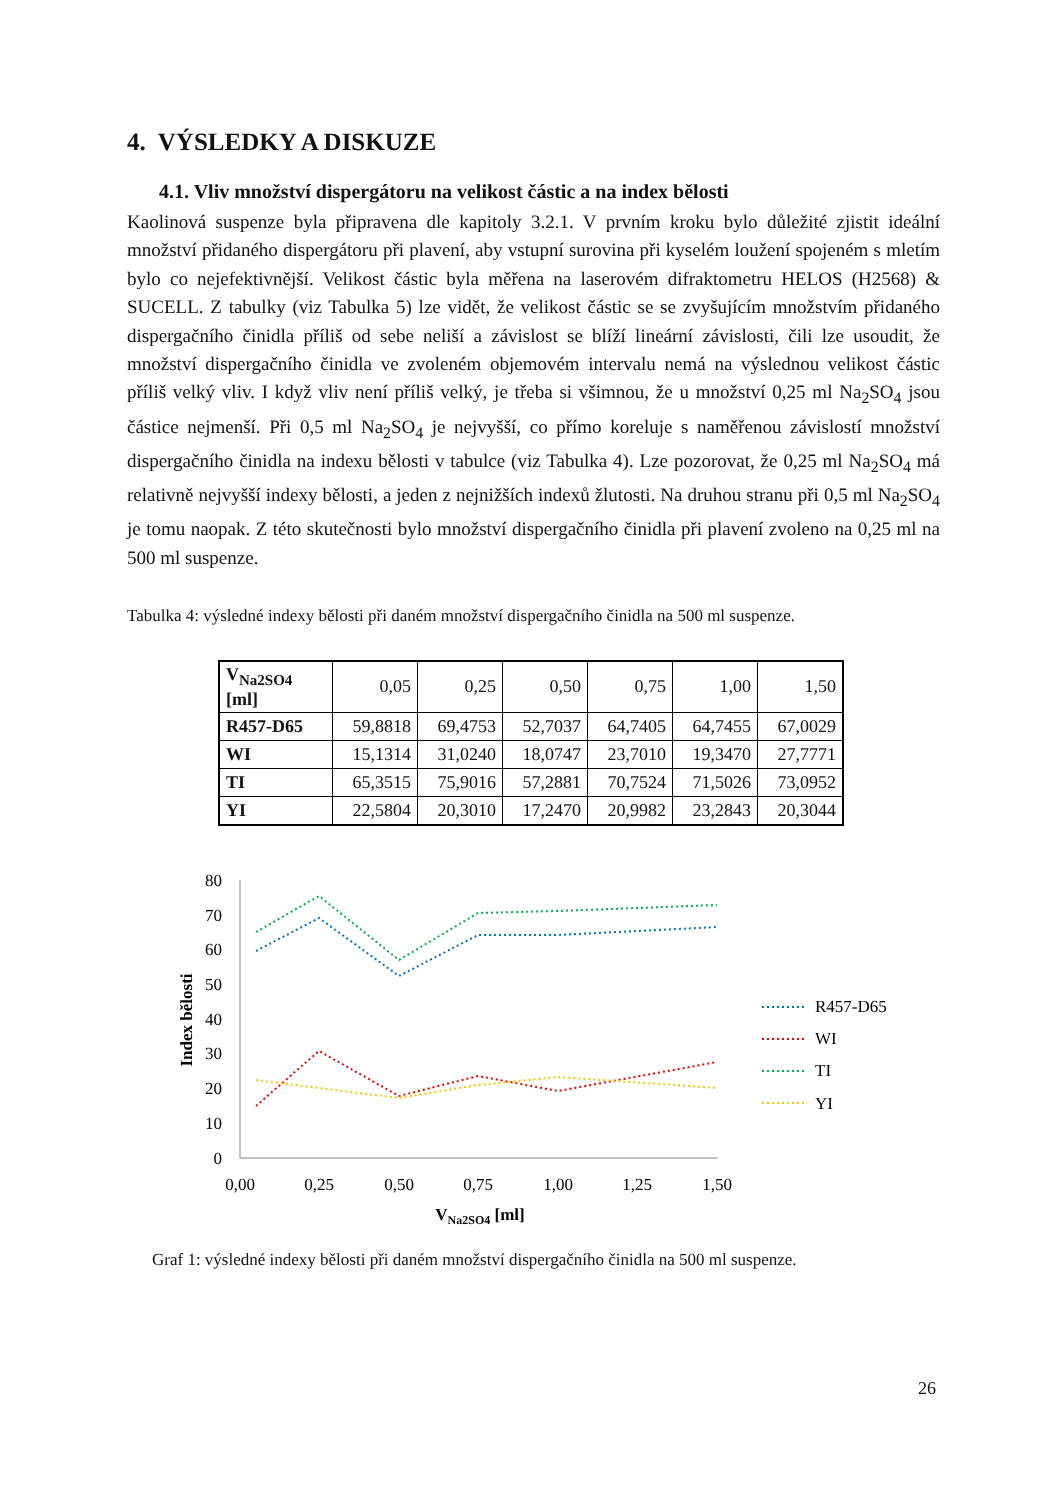4. VÝSLEDKY A DISKUZE
4.1. Vliv množství dispergátoru na velikost částic a na index bělosti
Kaolinová suspenze byla připravena dle kapitoly 3.2.1. V prvním kroku bylo důležité zjistit ideální množství přidaného dispergátoru při plavení, aby vstupní surovina při kyselém loužení spojeném s mletím bylo co nejefektivnější. Velikost částic byla měřena na laserovém difraktometru HELOS (H2568) & SUCELL. Z tabulky (viz Tabulka 5) lze vidět, že velikost částic se se zvyšujícím množstvím přidaného dispergačního činidla příliš od sebe neliší a závislost se blíží lineární závislosti, čili lze usoudit, že množství dispergačního činidla ve zvoleném objemovém intervalu nemá na výslednou velikost částic příliš velký vliv. I když vliv není příliš velký, je třeba si všimnou, že u množství 0,25 ml Na<sub>2</sub>SO<sub>4</sub> jsou částice nejmenší. Při 0,5 ml Na<sub>2</sub>SO<sub>4</sub> je nejvyšší, co přímo koreluje s naměřenou závislostí množství dispergačního činidla na indexu bělosti v tabulce (viz Tabulka 4). Lze pozorovat, že 0,25 ml Na<sub>2</sub>SO<sub>4</sub> má relativně nejvyšší indexy bělosti, a jeden z nejnižších indexů žlutosti. Na druhou stranu při 0,5 ml Na<sub>2</sub>SO<sub>4</sub> je tomu naopak. Z této skutečnosti bylo množství dispergačního činidla při plavení zvoleno na 0,25 ml na 500 ml suspenze.
Tabulka 4: výsledné indexy bělosti při daném množství dispergačního činidla na 500 ml suspenze.
| V<sub>Na2SO4</sub> [ml] | 0,05 | 0,25 | 0,50 | 0,75 | 1,00 | 1,50 |
| R457-D65 | 59,8818 | 69,4753 | 52,7037 | 64,7405 | 64,7455 | 67,0029 |
| WI | 15,1314 | 31,0240 | 18,0747 | 23,7010 | 19,3470 | 27,7771 |
| TI | 65,3515 | 75,9016 | 57,2881 | 70,7524 | 71,5026 | 73,0952 |
| YI | 22,5804 | 20,3010 | 17,2470 | 20,9982 | 23,2843 | 20,3044 |
80
70
60
50
40
30
20
10
0
0,00
0,25
0,50
0,75
1,00
1,25
1,50
VNa2SO4 [ml]
Index bělosti
R457-D65
WI
TI
YI
Graf 1: výsledné indexy bělosti při daném množství dispergačního činidla na 500 ml suspenze.
26